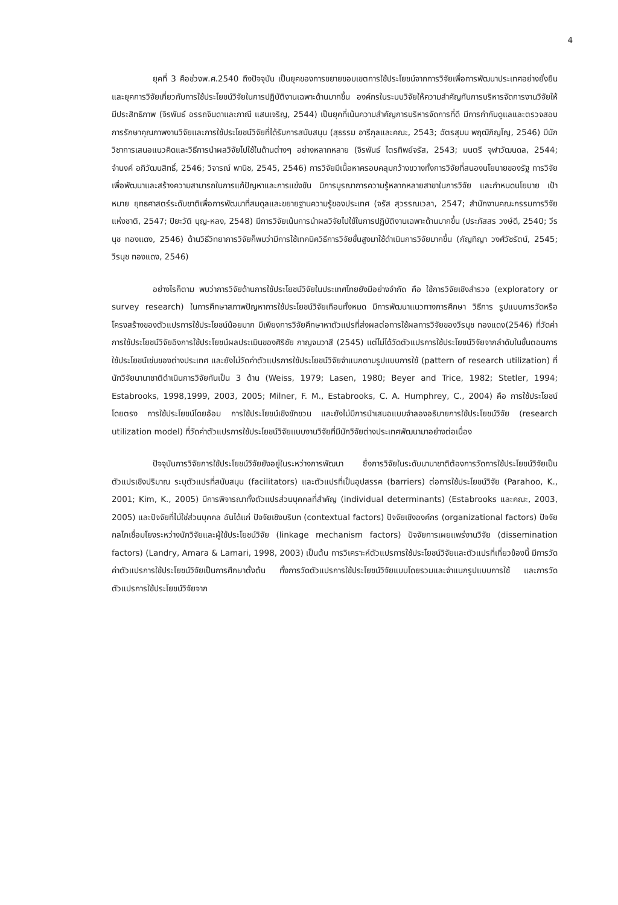4
ยุคที่ 3 คือช่วงพ.ศ.2540 ถึงปัจจุบัน เป็นยุคของการขยายขอบเขตการใช้ประโยชน์จากการวิจัยเพื่อการพัฒนาประเทศอย่างยั่งยืนและยุคการวิจัยเกี่ยวกับการใช้ประโยชน์วิจัยในการปฏิบัติงานเฉพาะด้านมากขึ้น องค์กรในระบบวิจัยให้ความสำคัญกับการบริหารจัดการงานวิจัยให้มีประสิทธิภาพ (จิรพันธ์ อรรถจินดาและภาณี แสนเจริญ, 2544) เป็นยุคที่เน้นความสำคัญการบริหารจัดการที่ดี มีการกำกับดูแลและตรวจสอบ การรักษาคุณภาพงานวิจัยและการใช้ประโยชน์วิจัยที่ได้รับการสนับสนุน (สุธรรม อารีกุลและคณะ, 2543; ฉัตรสุมน พฤฒิภิญโญ, 2546) มีนักวิชาการเสนอแนวคิดและวิธีการนำผลวิจัยไปใช้ในด้านต่างๆ อย่างหลากหลาย (จิรพันธ์ ไตรทิพย์จรัส, 2543; มนตรี จุฬาวัฒนดล, 2544; จำนงค์ อภิวัฒนสิทธิ์, 2546; วิจารณ์ พานิช, 2545, 2546) การวิจัยมีเนื้อหาครอบคลุมกว้างขวางทั้งการวิจัยที่สนองนโยบายของรัฐ การวิจัยเพื่อพัฒนาและสร้างความสามารถในการแก้ปัญหาและการแข่งขัน มีการบูรณาการความรู้หลากหลายสาขาในการวิจัย และกำหนดนโยบาย เป้าหมาย ยุทธศาสตร์ระดับชาติเพื่อการพัฒนาที่สมดุลและขยายฐานความรู้ของประเทศ (จรัส สุวรรณเวลา, 2547; สำนักงานคณะกรรมการวิจัยแห่งชาติ, 2547; ปิยะวัติ บุญ-หลง, 2548) มีการวิจัยเน้นการนำผลวิจัยไปใช้ในการปฏิบัติงานเฉพาะด้านมากขึ้น (ประภัสสร วงษ์ดี, 2540; วีรนุช ทองแดง, 2546) ด้านวิธีวิทยาการวิจัยก็พบว่ามีการใช้เทคนิควิธีการวิจัยขั้นสูงมาใช้ดำเนินการวิจัยมากขึ้น (กัญทิญา วงศ์วัชรัตน์, 2545; วีรนุช ทองแดง, 2546)
อย่างไรก็ตาม พบว่าการวิจัยด้านการใช้ประโยชน์วิจัยในประเทศไทยยังมีอย่างจำกัด คือ ใช้การวิจัยเชิงสำรวจ (exploratory or survey research) ในการศึกษาสภาพปัญหาการใช้ประโยชน์วิจัยเกือบทั้งหมด มีการพัฒนาแนวทางการศึกษา วิธีการ รูปแบบการวัดหรือโครงสร้างของตัวแปรการใช้ประโยชน์น้อยมาก มีเพียงการวิจัยศึกษาหาตัวแปรที่ส่งผลต่อการใช้ผลการวิจัยของวีรนุช ทองแดง(2546) ที่วัดค่าการใช้ประโยชน์วิจัยอิงการใช้ประโยชน์ผลประเมินของศิริชัย กาญจนวาสี (2545) แต่ไม่ได้วัดตัวแปรการใช้ประโยชน์วิจัยจากลำดับในขั้นตอนการใช้ประโยชน์เช่นของต่างประเทศ และยังไม่วัดค่าตัวแปรการใช้ประโยชน์วิจัยจำแนกตามรูปแบบการใช้ (pattern of research utilization) ที่นักวิจัยนานาชาติดำเนินการวิจัยกันเป็น 3 ด้าน (Weiss, 1979; Lasen, 1980; Beyer and Trice, 1982; Stetler, 1994; Estabrooks, 1998,1999, 2003, 2005; Milner, F. M., Estabrooks, C. A. Humphrey, C., 2004) คือ การใช้ประโยชน์โดยตรง การใช้ประโยชน์โดยอ้อม การใช้ประโยชน์เชิงชักชวน และยังไม่มีการนำเสนอแบบจำลองอธิบายการใช้ประโยชน์วิจัย (research utilization model) ที่วัดค่าตัวแปรการใช้ประโยชน์วิจัยแบบงานวิจัยที่มีนักวิจัยต่างประเทศพัฒนามาอย่างต่อเนื่อง
ปัจจุบันการวิจัยการใช้ประโยชน์วิจัยยังอยู่ในระหว่างการพัฒนา ซึ่งการวิจัยในระดับนานาชาติต้องการวัดการใช้ประโยชน์วิจัยเป็นตัวแปรเชิงปริมาณ ระบุตัวแปรที่สนับสนุน (facilitators) และตัวแปรที่เป็นอุปสรรค (barriers) ต่อการใช้ประโยชน์วิจัย (Parahoo, K., 2001; Kim, K., 2005) มีการพิจารณาทั้งตัวแปรส่วนบุคคลที่สำคัญ (individual determinants) (Estabrooks และคณะ, 2003, 2005) และปัจจัยที่ไม่ใช่ส่วนบุคคล อันได้แก่ ปัจจัยเชิงบริบท (contextual factors) ปัจจัยเชิงองค์กร (organizational factors) ปัจจัยกลไกเชื่อมโยงระหว่างนักวิจัยและผู้ใช้ประโยชน์วิจัย (linkage mechanism factors) ปัจจัยการเผยแพร่งานวิจัย (dissemination factors) (Landry, Amara & Lamari, 1998, 2003) เป็นต้น การวิเคราะห์ตัวแปรการใช้ประโยชน์วิจัยและตัวแปรที่เกี่ยวข้องนี้ มีการวัดค่าตัวแปรการใช้ประโยชน์วิจัยเป็นการศึกษาตั้งต้น ทั้งการวัดตัวแปรการใช้ประโยชน์วิจัยแบบโดยรวมและจำแนกรูปแบบการใช้ และการวัดตัวแปรการใช้ประโยชน์วิจัยจาก